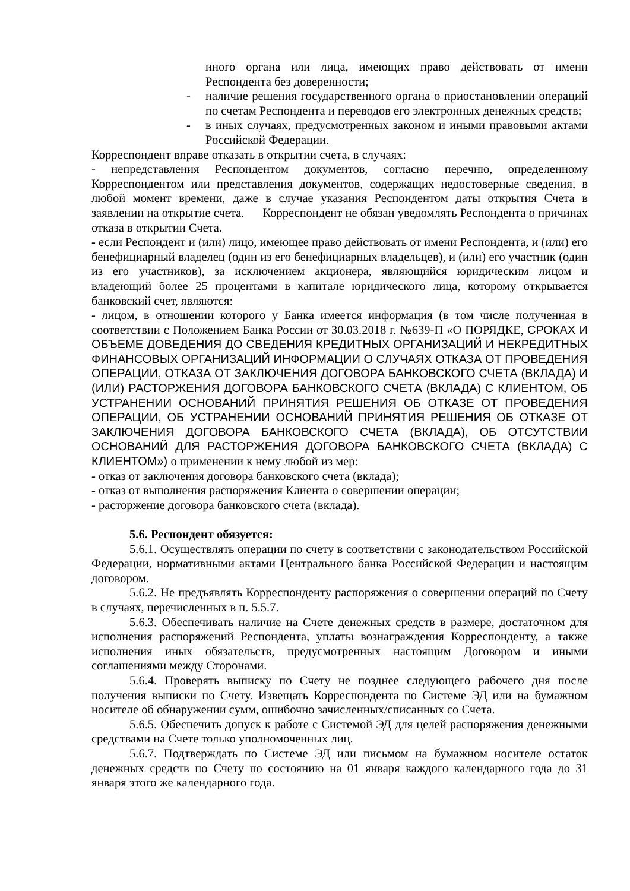иного органа или лица, имеющих право действовать от имени Респондента без доверенности;
- наличие решения государственного органа о приостановлении операций по счетам Респондента и переводов его электронных денежных средств;
- в иных случаях, предусмотренных законом и иными правовыми актами Российской Федерации.
Корреспондент вправе отказать в открытии счета, в случаях:
- непредставления Респондентом документов, согласно перечню, определенному Корреспондентом или представления документов, содержащих недостоверные сведения, в любой момент времени, даже в случае указания Респондентом даты открытия Счета в заявлении на открытие счета. Корреспондент не обязан уведомлять Респондента о причинах отказа в открытии Счета.
- если Респондент и (или) лицо, имеющее право действовать от имени Респондента, и (или) его бенефициарный владелец (один из его бенефициарных владельцев), и (или) его участник (один из его участников), за исключением акционера, являющийся юридическим лицом и владеющий более 25 процентами в капитале юридического лица, которому открывается банковский счет, являются:
- лицом, в отношении которого у Банка имеется информация (в том числе полученная в соответствии с Положением Банка России от 30.03.2018 г. №639-П «О ПОРЯДКЕ, СРОКАХ И ОБЪЕМЕ ДОВЕДЕНИЯ ДО СВЕДЕНИЯ КРЕДИТНЫХ ОРГАНИЗАЦИЙ И НЕКРЕДИТНЫХ ФИНАНСОВЫХ ОРГАНИЗАЦИЙ ИНФОРМАЦИИ О СЛУЧАЯХ ОТКАЗА ОТ ПРОВЕДЕНИЯ ОПЕРАЦИИ, ОТКАЗА ОТ ЗАКЛЮЧЕНИЯ ДОГОВОРА БАНКОВСКОГО СЧЕТА (ВКЛАДА) И (ИЛИ) РАСТОРЖЕНИЯ ДОГОВОРА БАНКОВСКОГО СЧЕТА (ВКЛАДА) С КЛИЕНТОМ, ОБ УСТРАНЕНИИ ОСНОВАНИЙ ПРИНЯТИЯ РЕШЕНИЯ ОБ ОТКАЗЕ ОТ ПРОВЕДЕНИЯ ОПЕРАЦИИ, ОБ УСТРАНЕНИИ ОСНОВАНИЙ ПРИНЯТИЯ РЕШЕНИЯ ОБ ОТКАЗЕ ОТ ЗАКЛЮЧЕНИЯ ДОГОВОРА БАНКОВСКОГО СЧЕТА (ВКЛАДА), ОБ ОТСУТСТВИИ ОСНОВАНИЙ ДЛЯ РАСТОРЖЕНИЯ ДОГОВОРА БАНКОВСКОГО СЧЕТА (ВКЛАДА) С КЛИЕНТОМ») о применении к нему любой из мер:
- отказ от заключения договора банковского счета (вклада);
- отказ от выполнения распоряжения Клиента о совершении операции;
- расторжение договора банковского счета (вклада).
5.6. Респондент обязуется:
5.6.1. Осуществлять операции по счету в соответствии с законодательством Российской Федерации, нормативными актами Центрального банка Российской Федерации и настоящим договором.
5.6.2. Не предъявлять Корреспонденту распоряжения о совершении операций по Счету в случаях, перечисленных в п. 5.5.7.
5.6.3. Обеспечивать наличие на Счете денежных средств в размере, достаточном для исполнения распоряжений Респондента, уплаты вознаграждения Корреспонденту, а также исполнения иных обязательств, предусмотренных настоящим Договором и иными соглашениями между Сторонами.
5.6.4. Проверять выписку по Счету не позднее следующего рабочего дня после получения выписки по Счету. Извещать Корреспондента по Системе ЭД или на бумажном носителе об обнаружении сумм, ошибочно зачисленных/списанных со Счета.
5.6.5. Обеспечить допуск к работе с Системой ЭД для целей распоряжения денежными средствами на Счете только уполномоченных лиц.
5.6.7. Подтверждать по Системе ЭД или письмом на бумажном носителе остаток денежных средств по Счету по состоянию на 01 января каждого календарного года до 31 января этого же календарного года.